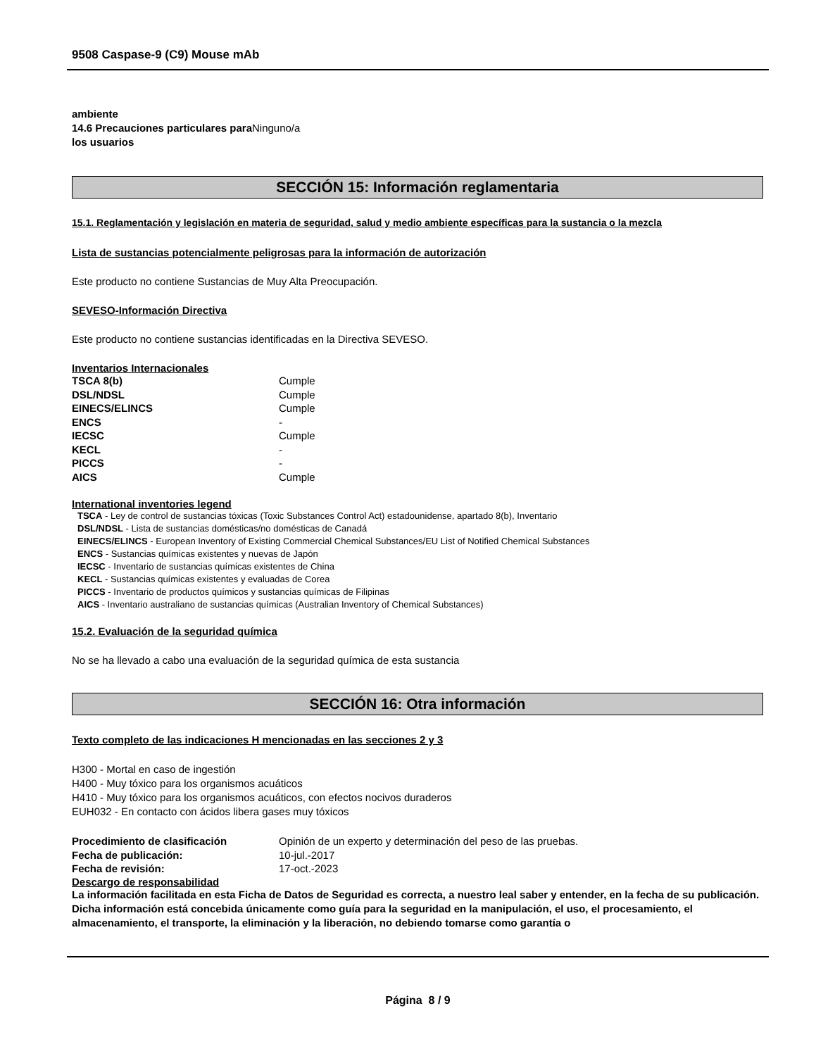9508 Caspase-9 (C9) Mouse mAb
ambiente
14.6 Precauciones particulares para Ninguno/a
los usuarios
SECCIÓN 15: Información reglamentaria
15.1. Reglamentación y legislación en materia de seguridad, salud y medio ambiente específicas para la sustancia o la mezcla
Lista de sustancias potencialmente peligrosas para la información de autorización
Este producto no contiene Sustancias de Muy Alta Preocupación.
SEVESO-Información Directiva
Este producto no contiene sustancias identificadas en la Directiva SEVESO.
Inventarios Internacionales
| TSCA 8(b) | Cumple |
| DSL/NDSL | Cumple |
| EINECS/ELINCS | Cumple |
| ENCS | - |
| IECSC | Cumple |
| KECL | - |
| PICCS | - |
| AICS | Cumple |
International inventories legend
TSCA - Ley de control de sustancias tóxicas (Toxic Substances Control Act) estadounidense, apartado 8(b), Inventario
DSL/NDSL - Lista de sustancias domésticas/no domésticas de Canadá
EINECS/ELINCS - European Inventory of Existing Commercial Chemical Substances/EU List of Notified Chemical Substances
ENCS - Sustancias químicas existentes y nuevas de Japón
IECSC - Inventario de sustancias químicas existentes de China
KECL - Sustancias químicas existentes y evaluadas de Corea
PICCS - Inventario de productos químicos y sustancias químicas de Filipinas
AICS - Inventario australiano de sustancias químicas (Australian Inventory of Chemical Substances)
15.2. Evaluación de la seguridad química
No se ha llevado a cabo una evaluación de la seguridad química de esta sustancia
SECCIÓN 16: Otra información
Texto completo de las indicaciones H mencionadas en las secciones 2 y 3
H300 - Mortal en caso de ingestión
H400 - Muy tóxico para los organismos acuáticos
H410 - Muy tóxico para los organismos acuáticos, con efectos nocivos duraderos
EUH032 - En contacto con ácidos libera gases muy tóxicos
| Procedimiento de clasificación | Opinión de un experto y determinación del peso de las pruebas. |
| Fecha de publicación: | 10-jul.-2017 |
| Fecha de revisión: | 17-oct.-2023 |
Descargo de responsabilidad
La información facilitada en esta Ficha de Datos de Seguridad es correcta, a nuestro leal saber y entender, en la fecha de su publicación. Dicha información está concebida únicamente como guía para la seguridad en la manipulación, el uso, el procesamiento, el almacenamiento, el transporte, la eliminación y la liberación, no debiendo tomarse como garantía o
Página 8 / 9